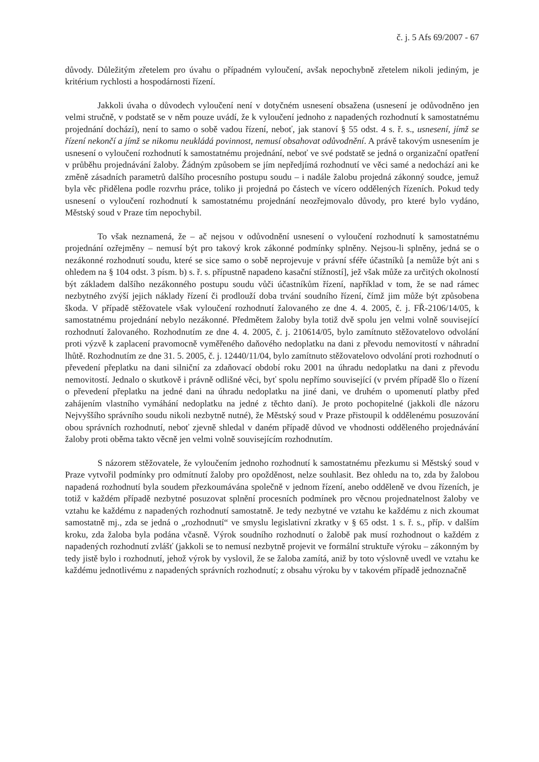č. j. 5 Afs 69/2007 - 67
důvody. Důležitým zřetelem pro úvahu o případném vyloučení, avšak nepochybně zřetelem nikoli jediným, je kritérium rychlosti a hospodárnosti řízení.
Jakkoli úvaha o důvodech vyloučení není v dotyčném usnesení obsažena (usnesení je odůvodněno jen velmi stručně, v podstatě se v něm pouze uvádí, že k vyloučení jednoho z napadených rozhodnutí k samostatnému projednání dochází), není to samo o sobě vadou řízení, neboť, jak stanoví § 55 odst. 4 s. ř. s., usnesení, jímž se řízení nekončí a jímž se nikomu neukládá povinnost, nemusí obsahovat odůvodnění. A právě takovým usnesením je usnesení o vyloučení rozhodnutí k samostatnému projednání, neboť ve své podstatě se jedná o organizační opatření v průběhu projednávání žaloby. Žádným způsobem se jím nepředjímá rozhodnutí ve věci samé a nedochází ani ke změně zásadních parametrů dalšího procesního postupu soudu – i nadále žalobu projedná zákonný soudce, jemuž byla věc přidělena podle rozvrhu práce, toliko ji projedná po částech ve vícero oddělených řízeních. Pokud tedy usnesení o vyloučení rozhodnutí k samostatnému projednání neozřejmovalo důvody, pro které bylo vydáno, Městský soud v Praze tím nepochybil.
To však neznamená, že – ač nejsou v odůvodnění usnesení o vyloučení rozhodnutí k samostatnému projednání ozřejměny – nemusí být pro takový krok zákonné podmínky splněny. Nejsou-li splněny, jedná se o nezákonné rozhodnutí soudu, které se sice samo o sobě neprojevuje v právní sféře účastníků [a nemůže být ani s ohledem na § 104 odst. 3 písm. b) s. ř. s. přípustně napadeno kasační stížností], jež však může za určitých okolností být základem dalšího nezákonného postupu soudu vůči účastníkům řízení, například v tom, že se nad rámec nezbytného zvýší jejich náklady řízení či prodlouží doba trvání soudního řízení, čímž jim může být způsobena škoda. V případě stěžovatele však vyloučení rozhodnutí žalovaného ze dne 4. 4. 2005, č. j. FŘ-2106/14/05, k samostatnému projednání nebylo nezákonné. Předmětem žaloby byla totiž dvě spolu jen velmi volně související rozhodnutí žalovaného. Rozhodnutím ze dne 4. 4. 2005, č. j. 210614/05, bylo zamítnuto stěžovatelovo odvolání proti výzvě k zaplacení pravomocně vyměřeného daňového nedoplatku na dani z převodu nemovitostí v náhradní lhůtě. Rozhodnutím ze dne 31. 5. 2005, č. j. 12440/11/04, bylo zamítnuto stěžovatelovo odvolání proti rozhodnutí o převedení přeplatku na dani silniční za zdaňovací období roku 2001 na úhradu nedoplatku na dani z převodu nemovitostí. Jednalo o skutkově i právně odlišné věci, byť spolu nepřímo související (v prvém případě šlo o řízení o převedení přeplatku na jedné dani na úhradu nedoplatku na jiné dani, ve druhém o upomenutí platby před zahájením vlastního vymáhání nedoplatku na jedné z těchto daní). Je proto pochopitelné (jakkoli dle názoru Nejvyššího správního soudu nikoli nezbytně nutné), že Městský soud v Praze přistoupil k oddělenému posuzování obou správních rozhodnutí, neboť zjevně shledal v daném případě důvod ve vhodnosti odděleného projednávání žaloby proti oběma takto věcně jen velmi volně souvisejícím rozhodnutím.
S názorem stěžovatele, že vyloučením jednoho rozhodnutí k samostatnému přezkumu si Městský soud v Praze vytvořil podmínky pro odmítnutí žaloby pro opožděnost, nelze souhlasit. Bez ohledu na to, zda by žalobou napadená rozhodnutí byla soudem přezkoumávána společně v jednom řízení, anebo odděleně ve dvou řízeních, je totiž v každém případě nezbytné posuzovat splnění procesních podmínek pro věcnou projednatelnost žaloby ve vztahu ke každému z napadených rozhodnutí samostatně. Je tedy nezbytné ve vztahu ke každému z nich zkoumat samostatně mj., zda se jedná o „rozhodnutí“ ve smyslu legislativní zkratky v § 65 odst. 1 s. ř. s., příp. v dalším kroku, zda žaloba byla podána včasně. Výrok soudního rozhodnutí o žalobě pak musí rozhodnout o každém z napadených rozhodnutí zvlášť (jakkoli se to nemusí nezbytně projevit ve formální struktuře výroku – zákonným by tedy jistě bylo i rozhodnutí, jehož výrok by vyslovil, že se žaloba zamítá, aniž by toto výslovně uvedl ve vztahu ke každému jednotlivému z napadených správních rozhodnutí; z obsahu výroku by v takovém případě jednoznačně